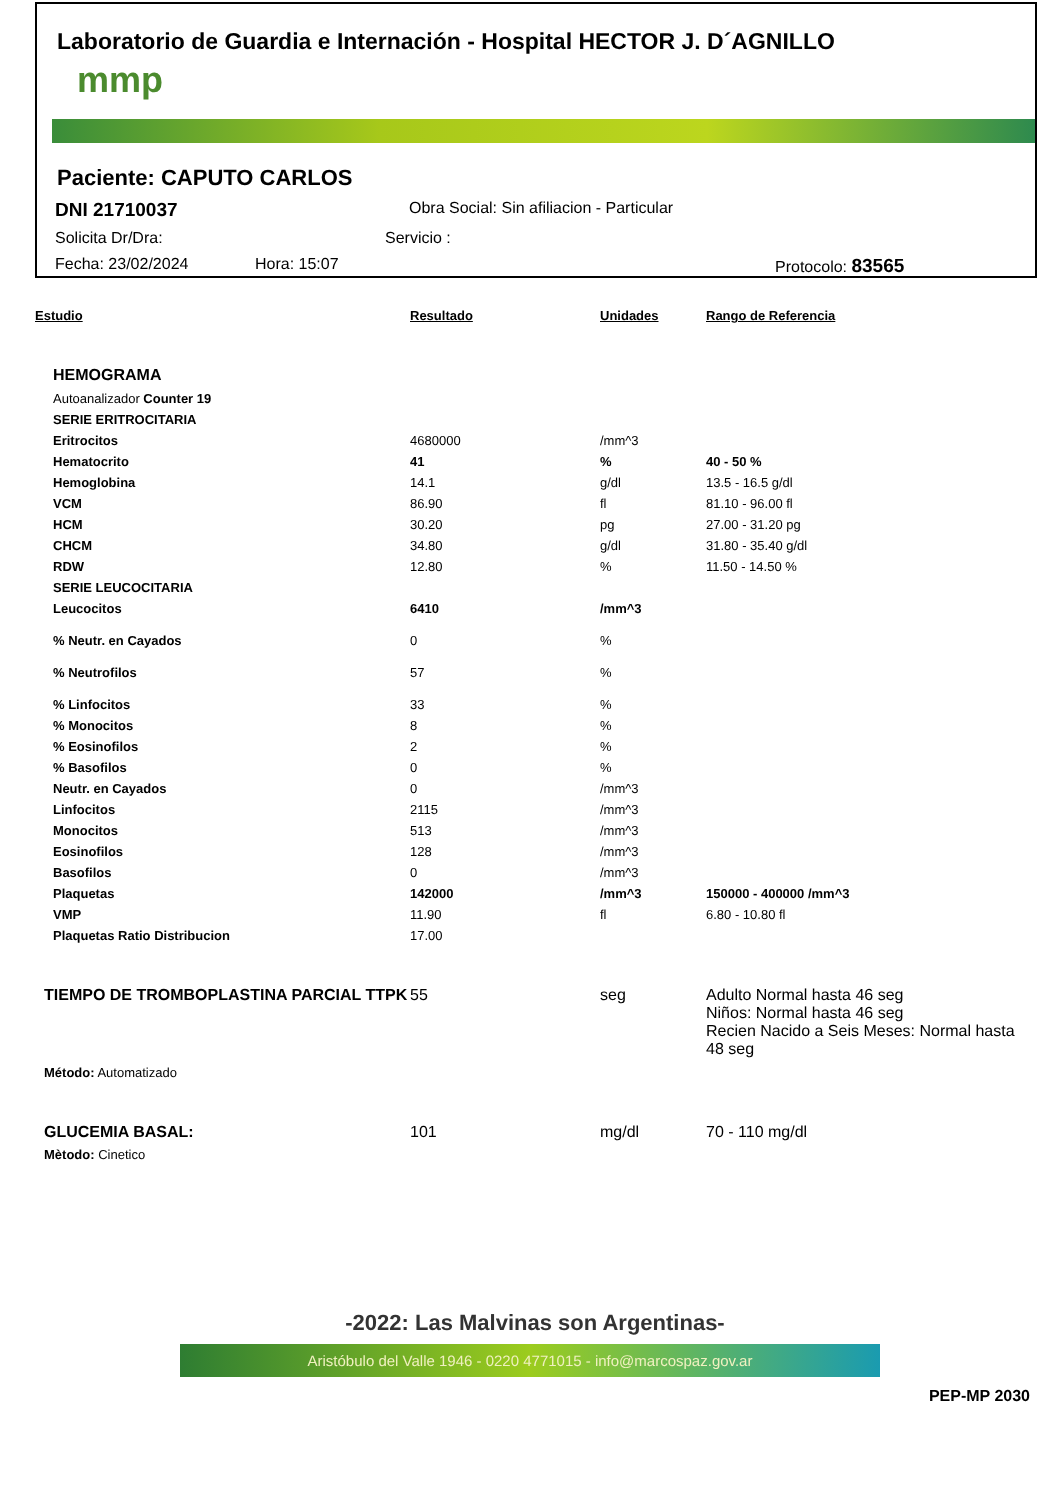Laboratorio de Guardia e Internación - Hospital HECTOR J. D´AGNILLO
mmp
Paciente: CAPUTO CARLOS
DNI 21710037 Obra Social: Sin afiliacion - Particular
Solicita Dr/Dra: Servicio :
Fecha: 23/02/2024 Hora: 15:07 Protocolo: 83565
| Estudio | Resultado | Unidades | Rango de Referencia |
| --- | --- | --- | --- |
| HEMOGRAMA | | | |
| Autoanalizador Counter 19 | | | |
| SERIE ERITROCITARIA | | | |
| Eritrocitos | 4680000 | /mm^3 | |
| Hematocrito | 41 | % | 40 - 50 % |
| Hemoglobina | 14.1 | g/dl | 13.5 - 16.5 g/dl |
| VCM | 86.90 | fl | 81.10 - 96.00 fl |
| HCM | 30.20 | pg | 27.00 - 31.20 pg |
| CHCM | 34.80 | g/dl | 31.80 - 35.40 g/dl |
| RDW | 12.80 | % | 11.50 - 14.50 % |
| SERIE LEUCOCITARIA | | | |
| Leucocitos | 6410 | /mm^3 | |
| % Neutr. en Cayados | 0 | % | |
| % Neutrofilos | 57 | % | |
| % Linfocitos | 33 | % | |
| % Monocitos | 8 | % | |
| % Eosinofilos | 2 | % | |
| % Basofilos | 0 | % | |
| Neutr. en Cayados | 0 | /mm^3 | |
| Linfocitos | 2115 | /mm^3 | |
| Monocitos | 513 | /mm^3 | |
| Eosinofilos | 128 | /mm^3 | |
| Basofilos | 0 | /mm^3 | |
| Plaquetas | 142000 | /mm^3 | 150000 - 400000 /mm^3 |
| VMP | 11.90 | fl | 6.80 - 10.80 fl |
| Plaquetas Ratio Distribucion | 17.00 | | |
| TIEMPO DE TROMBOPLASTINA PARCIAL TTPK | 55 | seg | Adulto Normal hasta 46 seg Niños: Normal hasta 46 seg Recien Nacido a Seis Meses: Normal hasta 48 seg |
| Método: Automatizado | | | |
| GLUCEMIA BASAL: | 101 | mg/dl | 70 - 110 mg/dl |
| Mètodo: Cinetico | | | |
-2022: Las Malvinas son Argentinas-
Aristóbulo del Valle 1946 - 0220 4771015 - info@marcospaz.gov.ar
PEP-MP 2030